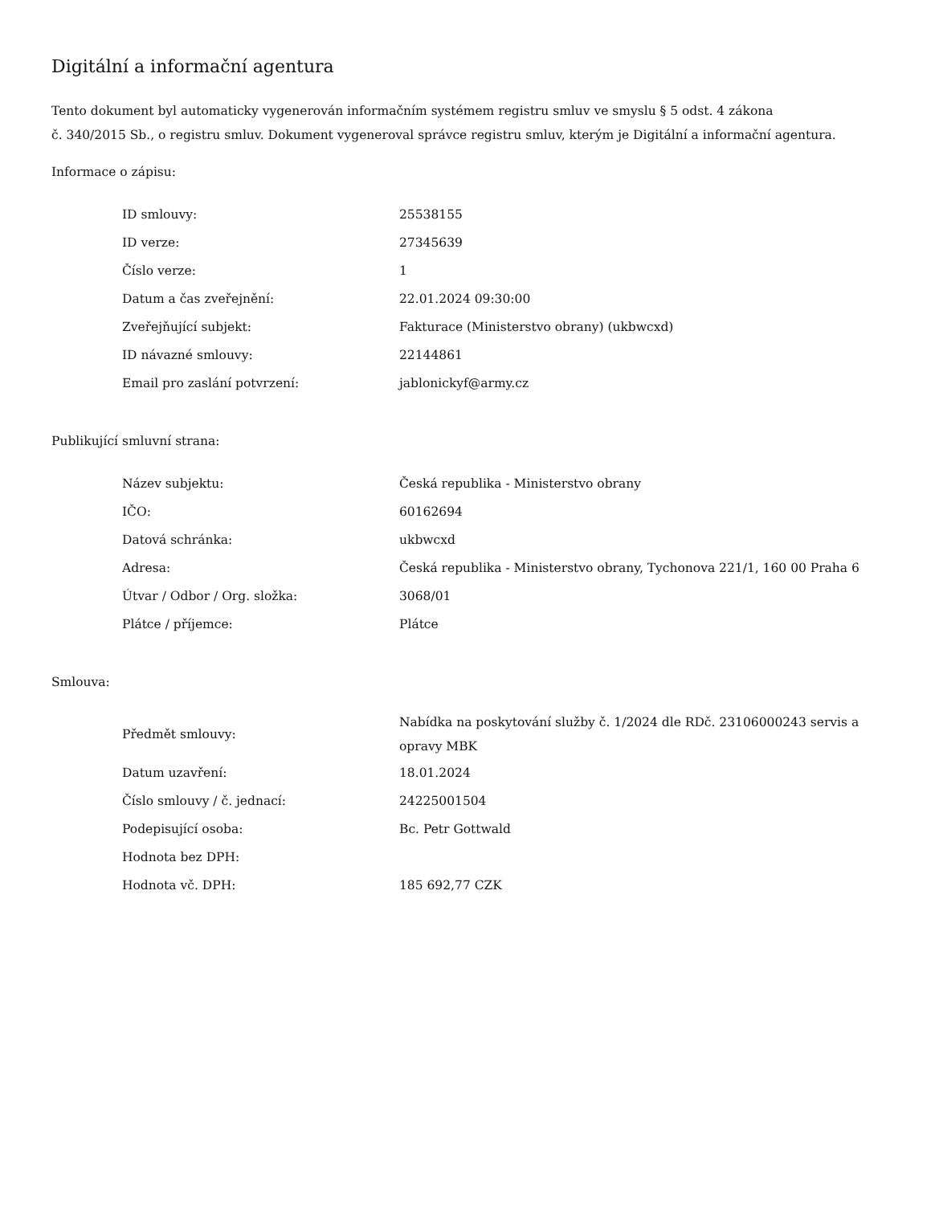Digitální a informační agentura
Tento dokument byl automaticky vygenerován informačním systémem registru smluv ve smyslu § 5 odst. 4 zákona
č. 340/2015 Sb., o registru smluv. Dokument vygeneroval správce registru smluv, kterým je Digitální a informační agentura.
Informace o zápisu:
| ID smlouvy: | 25538155 |
| ID verze: | 27345639 |
| Číslo verze: | 1 |
| Datum a čas zveřejnění: | 22.01.2024 09:30:00 |
| Zveřejňující subjekt: | Fakturace (Ministerstvo obrany) (ukbwcxd) |
| ID návazné smlouvy: | 22144861 |
| Email pro zaslání potvrzení: | jablonickyf@army.cz |
Publikující smluvní strana:
| Název subjektu: | Česká republika - Ministerstvo obrany |
| IČO: | 60162694 |
| Datová schránka: | ukbwcxd |
| Adresa: | Česká republika - Ministerstvo obrany, Tychonova 221/1, 160 00 Praha 6 |
| Útvar / Odbor / Org. složka: | 3068/01 |
| Plátce / příjemce: | Plátce |
Smlouva:
| Předmět smlouvy: | Nabídka na poskytování služby č. 1/2024 dle RDč. 23106000243 servis a opravy MBK |
| Datum uzavření: | 18.01.2024 |
| Číslo smlouvy / č. jednací: | 24225001504 |
| Podepisující osoba: | Bc. Petr Gottwald |
| Hodnota bez DPH: | |
| Hodnota vč. DPH: | 185 692,77 CZK |